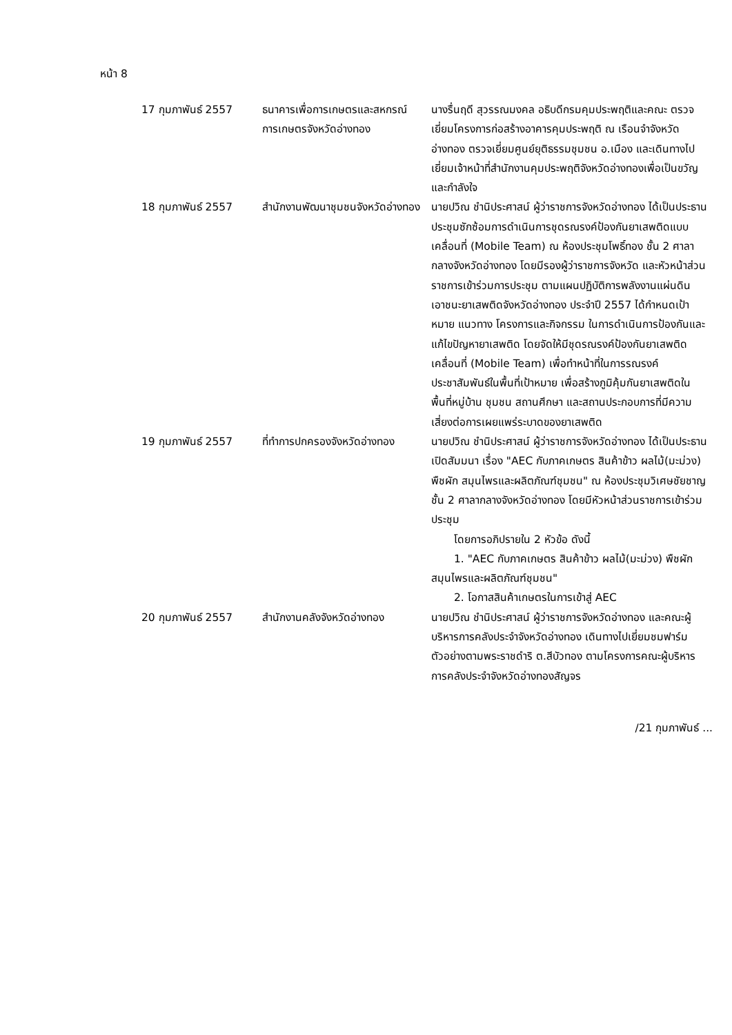หน้า 8
| 17 กุมภาพันธ์ 2557 | ธนาคารเพื่อการเกษตรและสหกรณ์การเกษตรจังหวัดอ่างทอง | นางรื่นฤดี สุวรรณมงคล อธิบดีกรมคุมประพฤติและคณะ ตรวจเยี่ยมโครงการก่อสร้างอาคารคุมประพฤติ ณ เรือนจำจังหวัดอ่างทอง ตรวจเยี่ยมศูนย์ยุติธรรมชุมชน อ.เมือง และเดินทางไปเยี่ยมเจ้าหน้าที่สำนักงานคุมประพฤติจังหวัดอ่างทองเพื่อเป็นขวัญและกำลังใจ |
| 18 กุมภาพันธ์ 2557 | สำนักงานพัฒนาชุมชนจังหวัดอ่างทอง | นายปวิณ ชำนิประศาสน์ ผู้ว่าราชการจังหวัดอ่างทอง ได้เป็นประธานประชุมซักซ้อมการดำเนินการชุดรณรงค์ป้องกันยาเสพติดแบบเคลื่อนที่ (Mobile Team) ณ ห้องประชุมโพธิ์ทอง ชั้น 2 ศาลากลางจังหวัดอ่างทอง โดยมีรองผู้ว่าราชการจังหวัด และหัวหน้าส่วนราชการเข้าร่วมการประชุม ตามแผนปฏิบัติการพลังงานแผ่นดินเอาชนะยาเสพติดจังหวัดอ่างทอง ประจำปี 2557 ได้กำหนดเป้าหมาย แนวทาง โครงการและกิจกรรม ในการดำเนินการป้องกันและแก้ไขปัญหายาเสพติด โดยจัดให้มีชุดรณรงค์ป้องกันยาเสพติดเคลื่อนที่ (Mobile Team) เพื่อทำหน้าที่ในการรณรงค์ประชาสัมพันธ์ในพื้นที่เป้าหมาย เพื่อสร้างภูมิคุ้มกันยาเสพติดในพื้นที่หมู่บ้าน ชุมชน สถานศึกษา และสถานประกอบการที่มีความเสี่ยงต่อการเผยแพร่ระบาดของยาเสพติด |
| 19 กุมภาพันธ์ 2557 | ที่ทำการปกครองจังหวัดอ่างทอง | นายปวิณ ชำนิประศาสน์ ผู้ว่าราชการจังหวัดอ่างทอง ได้เป็นประธานเปิดสัมมนา เรื่อง "AEC กับภาคเกษตร สินค้าข้าว ผลไม้(มะม่วง) พืชผัก สมุนไพรและผลิตภัณฑ์ชุมชน" ณ ห้องประชุมวิเศษชัยชาญ ชั้น 2 ศาลากลางจังหวัดอ่างทอง โดยมีหัวหน้าส่วนราชการเข้าร่วมประชุม โดยการอภิปรายใน 2 หัวข้อ ดังนี้ 1. "AEC กับภาคเกษตร สินค้าข้าว ผลไม้(มะม่วง) พืชผัก สมุนไพรและผลิตภัณฑ์ชุมชน" 2. โอกาสสินค้าเกษตรในการเข้าสู่ AEC |
| 20 กุมภาพันธ์ 2557 | สำนักงานคลังจังหวัดอ่างทอง | นายปวิณ ชำนิประศาสน์ ผู้ว่าราชการจังหวัดอ่างทอง และคณะผู้บริหารการคลังประจำจังหวัดอ่างทอง เดินทางไปเยี่ยมชมฟาร์มตัวอย่างตามพระราชดำริ ต.สีบัวทอง ตามโครงการคณะผู้บริหารการคลังประจำจังหวัดอ่างทองสัญจร |
/21 กุมภาพันธ์ ...